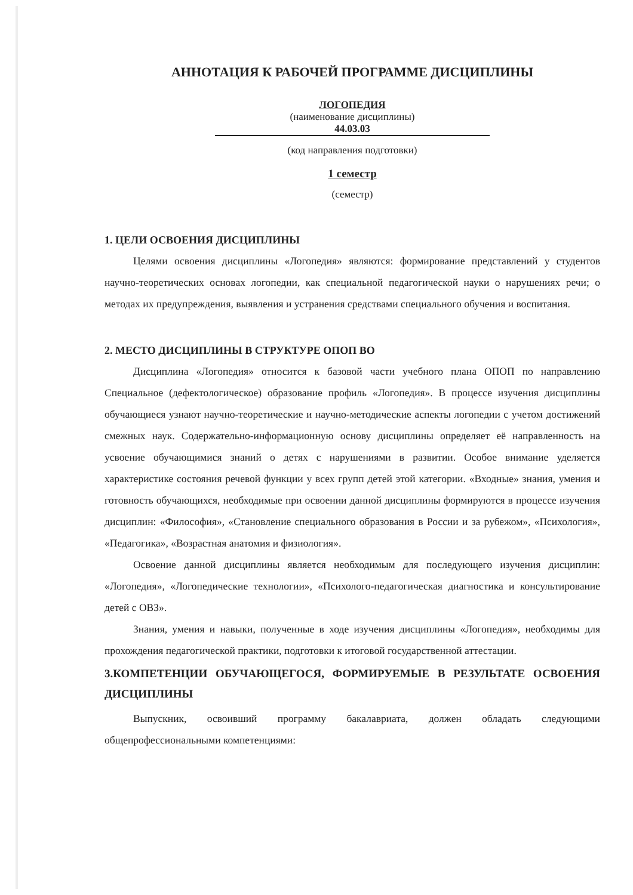АННОТАЦИЯ К РАБОЧЕЙ ПРОГРАММЕ ДИСЦИПЛИНЫ
ЛОГОПЕДИЯ
(наименование дисциплины)
44.03.03
(код направления подготовки)
1 семестр
(семестр)
1. ЦЕЛИ ОСВОЕНИЯ ДИСЦИПЛИНЫ
Целями освоения дисциплины «Логопедия» являются: формирование представлений у студентов научно-теоретических основах логопедии, как специальной педагогической науки о нарушениях речи; о методах их предупреждения, выявления и устранения средствами специального обучения и воспитания.
2. МЕСТО ДИСЦИПЛИНЫ В СТРУКТУРЕ ОПОП ВО
Дисциплина «Логопедия» относится к базовой части учебного плана ОПОП по направлению Специальное (дефектологическое) образование профиль «Логопедия». В процессе изучения дисциплины обучающиеся узнают научно-теоретические и научно-методические аспекты логопедии с учетом достижений смежных наук. Содержательно-информационную основу дисциплины определяет её направленность на усвоение обучающимися знаний о детях с нарушениями в развитии. Особое внимание уделяется характеристике состояния речевой функции у всех групп детей этой категории. «Входные» знания, умения и готовность обучающихся, необходимые при освоении данной дисциплины формируются в процессе изучения дисциплин: «Философия», «Становление специального образования в России и за рубежом», «Психология», «Педагогика», «Возрастная анатомия и физиология».
Освоение данной дисциплины является необходимым для последующего изучения дисциплин: «Логопедия», «Логопедические технологии», «Психолого-педагогическая диагностика и консультирование детей с ОВЗ».
Знания, умения и навыки, полученные в ходе изучения дисциплины «Логопедия», необходимы для прохождения педагогической практики, подготовки к итоговой государственной аттестации.
3.КОМПЕТЕНЦИИ ОБУЧАЮЩЕГОСЯ, ФОРМИРУЕМЫЕ В РЕЗУЛЬТАТЕ ОСВОЕНИЯ ДИСЦИПЛИНЫ
Выпускник, освоивший программу бакалавриата, должен обладать следующими общепрофессиональными компетенциями: